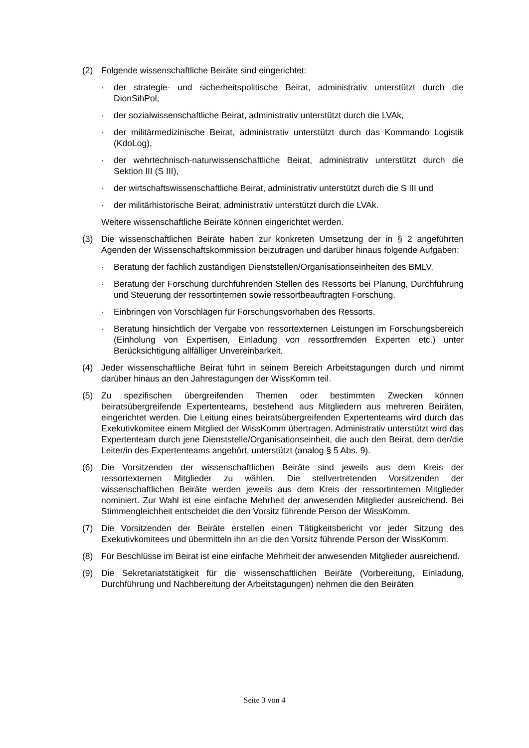(2) Folgende wissenschaftliche Beiräte sind eingerichtet:
· der strategie- und sicherheitspolitische Beirat, administrativ unterstützt durch die DionSihPol,
· der sozialwissenschaftliche Beirat, administrativ unterstützt durch die LVAk,
· der militärmedizinische Beirat, administrativ unterstützt durch das Kommando Logistik (KdoLog),
· der wehrtechnisch-naturwissenschaftliche Beirat, administrativ unterstützt durch die Sektion III (S III),
· der wirtschaftswissenschaftliche Beirat, administrativ unterstützt durch die S III und
· der militärhistorische Beirat, administrativ unterstützt durch die LVAk.
Weitere wissenschaftliche Beiräte können eingerichtet werden.
(3) Die wissenschaftlichen Beiräte haben zur konkreten Umsetzung der in § 2 angeführten Agenden der Wissenschaftskommission beizutragen und darüber hinaus folgende Aufgaben:
· Beratung der fachlich zuständigen Dienststellen/Organisationseinheiten des BMLV.
· Beratung der Forschung durchführenden Stellen des Ressorts bei Planung, Durchführung und Steuerung der ressortinternen sowie ressortbeauftragten Forschung.
· Einbringen von Vorschlägen für Forschungsvorhaben des Ressorts.
· Beratung hinsichtlich der Vergabe von ressortexternen Leistungen im Forschungsbereich (Einholung von Expertisen, Einladung von ressortfremden Experten etc.) unter Berücksichtigung allfälliger Unvereinbarkeit.
(4) Jeder wissenschaftliche Beirat führt in seinem Bereich Arbeitstagungen durch und nimmt darüber hinaus an den Jahrestagungen der WissKomm teil.
(5) Zu spezifischen übergreifenden Themen oder bestimmten Zwecken können beiratsübergreifende Expertenteams, bestehend aus Mitgliedern aus mehreren Beiräten, eingerichtet werden. Die Leitung eines beiratsübergreifenden Expertenteams wird durch das Exekutivkomitee einem Mitglied der WissKomm übertragen. Administrativ unterstützt wird das Expertenteam durch jene Dienststelle/Organisationseinheit, die auch den Beirat, dem der/die Leiter/in des Expertenteams angehört, unterstützt (analog § 5 Abs. 9).
(6) Die Vorsitzenden der wissenschaftlichen Beiräte sind jeweils aus dem Kreis der ressortexternen Mitglieder zu wählen. Die stellvertretenden Vorsitzenden der wissenschaftlichen Beiräte werden jeweils aus dem Kreis der ressortinternen Mitglieder nominiert. Zur Wahl ist eine einfache Mehrheit der anwesenden Mitglieder ausreichend. Bei Stimmengleichheit entscheidet die den Vorsitz führende Person der WissKomm.
(7) Die Vorsitzenden der Beiräte erstellen einen Tätigkeitsbericht vor jeder Sitzung des Exekutivkomitees und übermitteln ihn an die den Vorsitz führende Person der WissKomm.
(8) Für Beschlüsse im Beirat ist eine einfache Mehrheit der anwesenden Mitglieder ausreichend.
(9) Die Sekretariatstätigkeit für die wissenschaftlichen Beiräte (Vorbereitung, Einladung, Durchführung und Nachbereitung der Arbeitstagungen) nehmen die den Beiräten
Seite 3 von 4